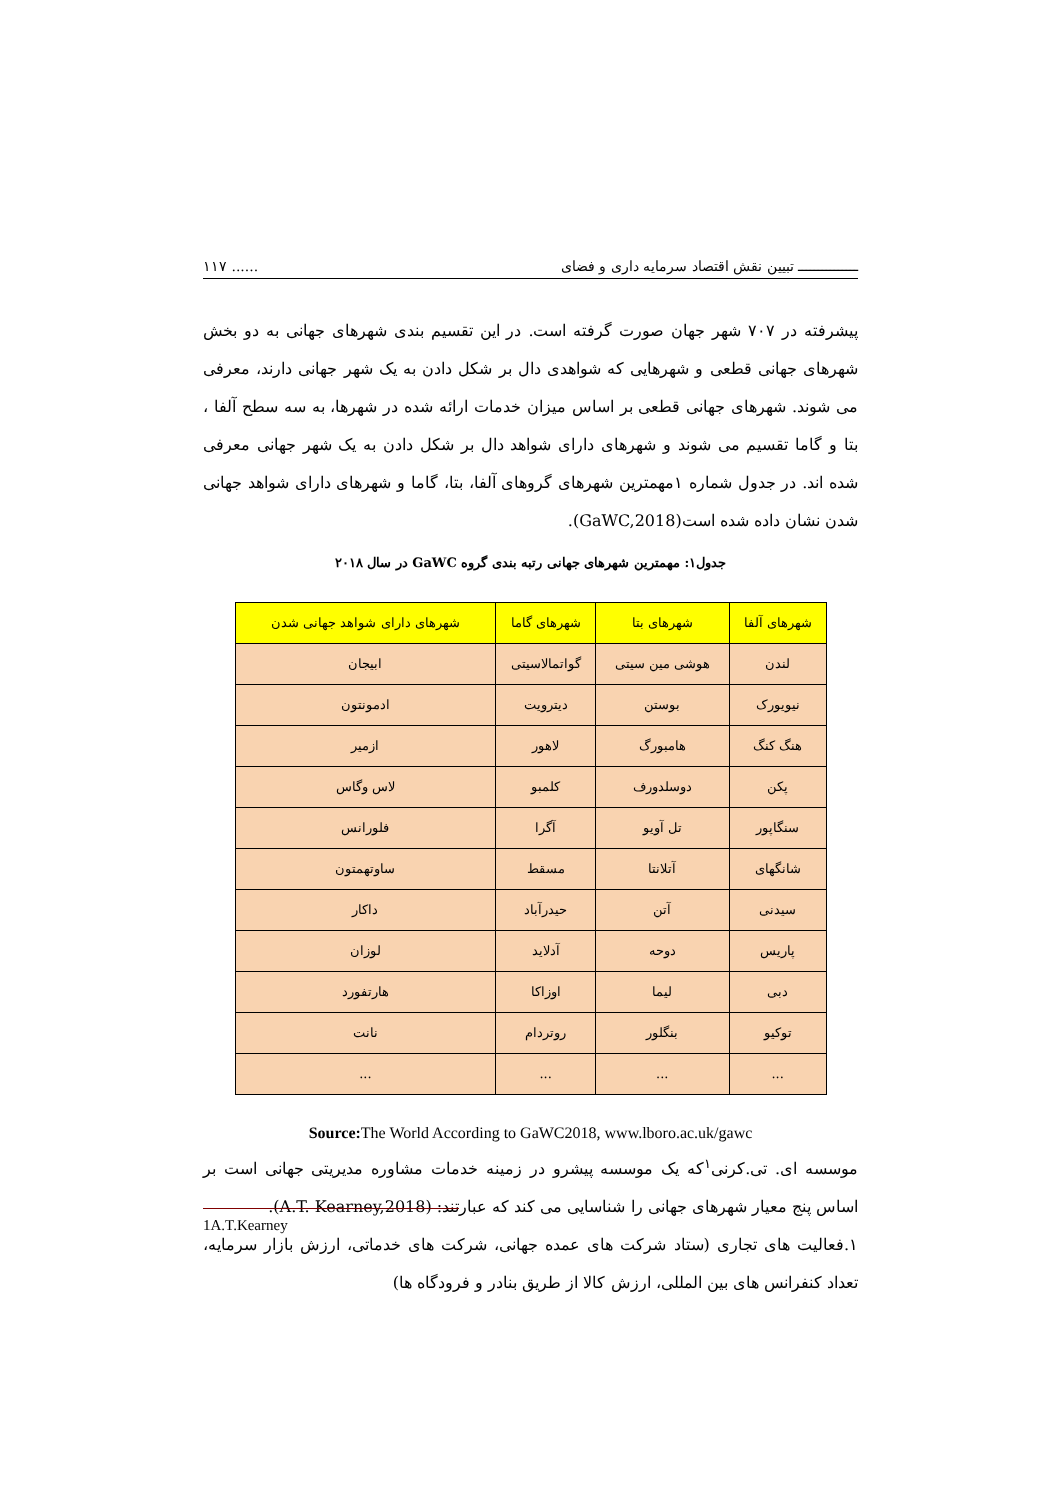ـــــــــــــــ تبیین نقش اقتصاد سرمایه داری و فضای...... ۱۱۷
پیشرفته در ۷۰۷ شهر جهان صورت گرفته است. در این تقسیم بندی شهرهای جهانی به دو بخش شهرهای جهانی قطعی و شهرهایی که شواهدی دال بر شکل دادن به یک شهر جهانی دارند، معرفی می شوند. شهرهای جهانی قطعی بر اساس میزان خدمات ارائه شده در شهرها، به سه سطح آلفا ، بتا و گاما تقسیم می شوند و شهرهای دارای شواهد دال بر شکل دادن به یک شهر جهانی معرفی شده اند. در جدول شماره ۱مهمترین شهرهای گروهای آلفا، بتا، گاما و شهرهای دارای شواهد جهانی شدن نشان داده شده است(GaWC,2018).
جدول۱: مهمترین شهرهای جهانی رتبه بندی گروه GaWC در سال ۲۰۱۸
| شهرهای آلفا | شهرهای بتا | شهرهای گاما | شهرهای دارای شواهد جهانی شدن |
| --- | --- | --- | --- |
| لندن | هوشی مین سیتی | گواتمالاسیتی | ابیجان |
| نیویورک | بوستن | دیترویت | ادمونتون |
| هنگ کنگ | هامبورگ | لاهور | ازمیر |
| پکن | دوسلدورف | کلمبو | لاس وگاس |
| سنگاپور | تل آویو | آگرا | فلورانس |
| شانگهای | آتلانتا | مسقط | ساوتهمتون |
| سیدنی | آتن | حیدرآباد | داکار |
| پاریس | دوحه | آدلاید | لوزان |
| دبی | لیما | اوزاکا | هارتفورد |
| توکیو | بنگلور | روتردام | نانت |
| ... | ... | ... | ... |
Source: The World According to GaWC2018, www.lboro.ac.uk/gawc
موسسه ای. تی.کرنی<sup>۱</sup>که یک موسسه پیشرو در زمینه خدمات مشاوره مدیریتی جهانی است بر اساس پنج معیار شهرهای جهانی را شناسایی می کند که عبارتند: (A.T. Kearney,2018).
۱.فعالیت های تجاری (ستاد شرکت های عمده جهانی، شرکت های خدماتی، ارزش بازار سرمایه، تعداد کنفرانس های بین المللی، ارزش کالا از طریق بنادر و فرودگاه ها)
1A.T.Kearney